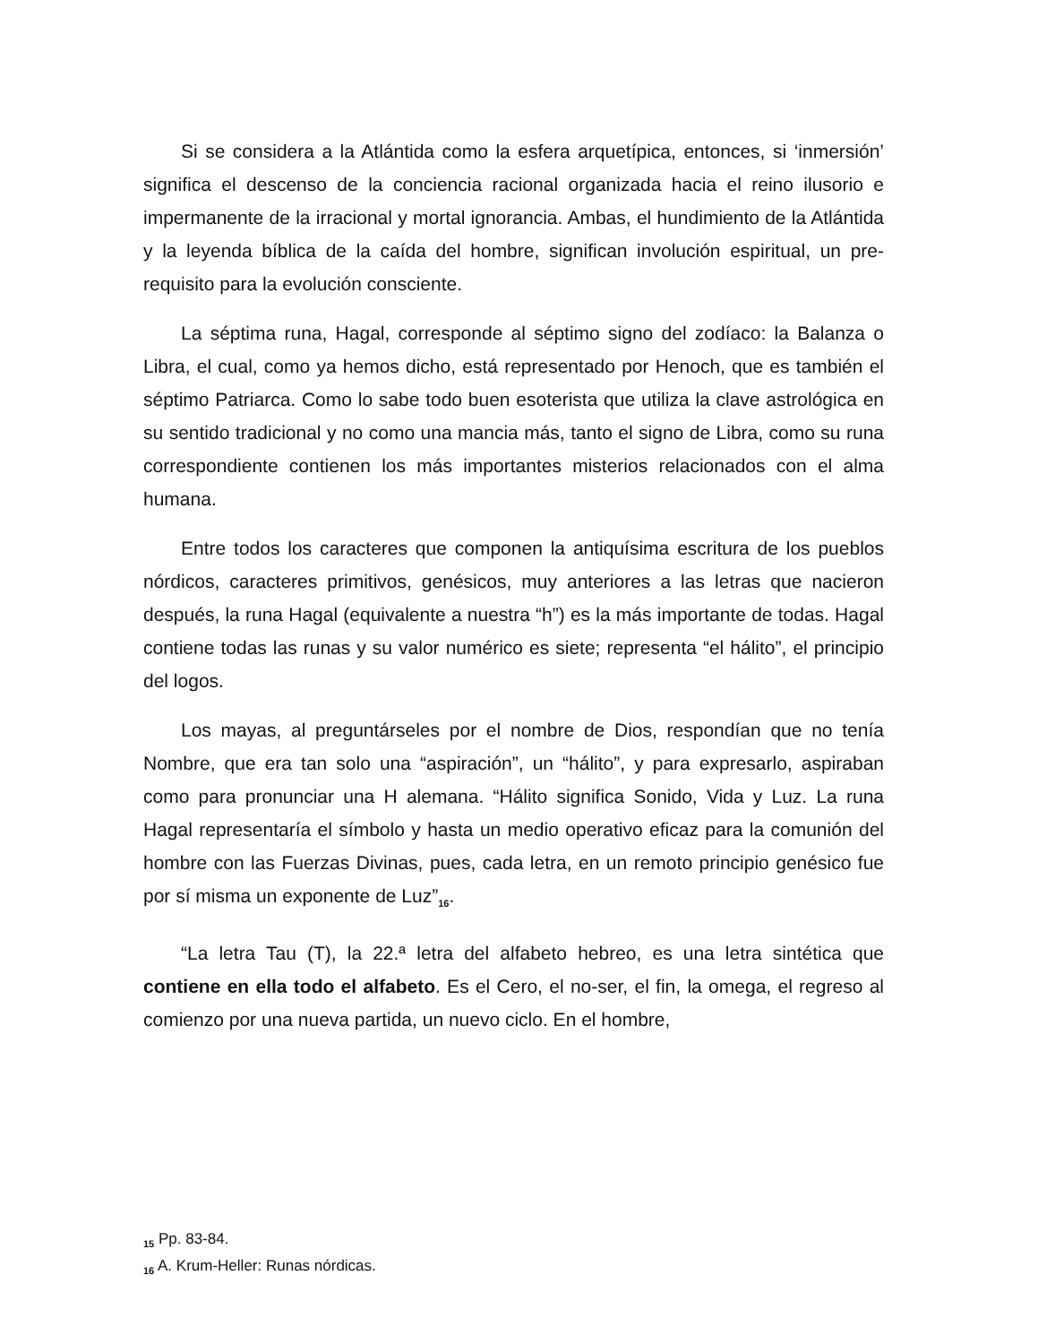Si se considera a la Atlántida como la esfera arquetípica, entonces, si ‘inmersión’ significa el descenso de la conciencia racional organizada hacia el reino ilusorio e impermanente de la irracional y mortal ignorancia. Ambas, el hundimiento de la Atlántida y la leyenda bíblica de la caída del hombre, significan involución espiritual, un pre-requisito para la evolución consciente.
La séptima runa, Hagal, corresponde al séptimo signo del zodíaco: la Balanza o Libra, el cual, como ya hemos dicho, está representado por Henoch, que es también el séptimo Patriarca. Como lo sabe todo buen esoterista que utiliza la clave astrológica en su sentido tradicional y no como una mancia más, tanto el signo de Libra, como su runa correspondiente contienen los más importantes misterios relacionados con el alma humana.
Entre todos los caracteres que componen la antiquísima escritura de los pueblos nórdicos, caracteres primitivos, genésicos, muy anteriores a las letras que nacieron después, la runa Hagal (equivalente a nuestra “h”) es la más importante de todas. Hagal contiene todas las runas y su valor numérico es siete; representa “el hálito”, el principio del logos.
Los mayas, al preguntárseles por el nombre de Dios, respondían que no tenía Nombre, que era tan solo una “aspiración”, un “hálito”, y para expresarlo, aspiraban como para pronunciar una H alemana. “Hálito significa Sonido, Vida y Luz. La runa Hagal representaría el símbolo y hasta un medio operativo eficaz para la comunión del hombre con las Fuerzas Divinas, pues, cada letra, en un remoto principio genésico fue por sí misma un exponente de Luz”<sub>16</sub>.
“La letra Tau (T), la 22.ª letra del alfabeto hebreo, es una letra sintética que contiene en ella todo el alfabeto. Es el Cero, el no-ser, el fin, la omega, el regreso al comienzo por una nueva partida, un nuevo ciclo. En el hombre,
<sub>15</sub> Pp. 83-84.
<sub>16</sub> A. Krum-Heller: Runas nórdicas.